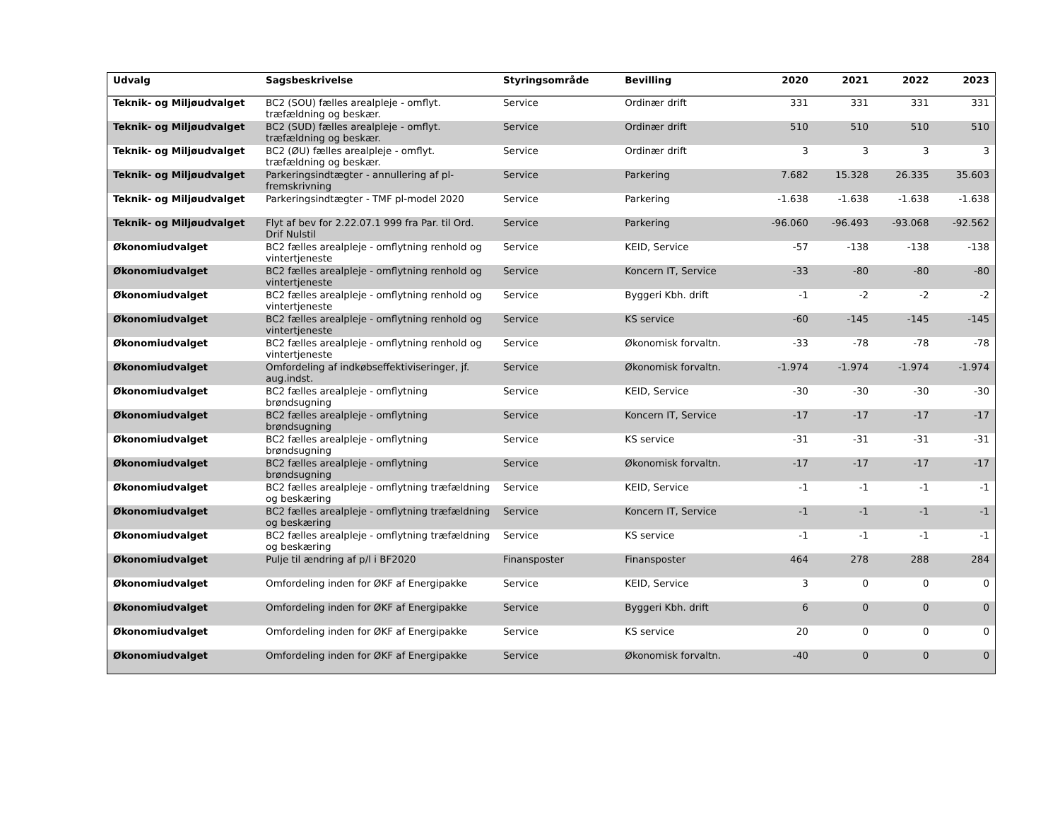| Udvalg | Sagsbeskrivelse | Styringsområde | Bevilling | 2020 | 2021 | 2022 | 2023 |
| --- | --- | --- | --- | --- | --- | --- | --- |
| Teknik- og Miljøudvalget | BC2 (SOU) fælles arealpleje - omflyt. træfældning og beskær. | Service | Ordinær drift | 331 | 331 | 331 | 331 |
| Teknik- og Miljøudvalget | BC2 (SUD) fælles arealpleje - omflyt. træfældning og beskær. | Service | Ordinær drift | 510 | 510 | 510 | 510 |
| Teknik- og Miljøudvalget | BC2 (ØU) fælles arealpleje - omflyt. træfældning og beskær. | Service | Ordinær drift | 3 | 3 | 3 | 3 |
| Teknik- og Miljøudvalget | Parkeringsindtægter - annullering af pl-fremskrivning | Service | Parkering | 7.682 | 15.328 | 26.335 | 35.603 |
| Teknik- og Miljøudvalget | Parkeringsindtægter - TMF pl-model 2020 | Service | Parkering | -1.638 | -1.638 | -1.638 | -1.638 |
| Teknik- og Miljøudvalget | Flyt af bev for 2.22.07.1 999 fra Par. til Ord. Drif Nulstil | Service | Parkering | -96.060 | -96.493 | -93.068 | -92.562 |
| Økonomiudvalget | BC2 fælles arealpleje - omflytning renhold og vintertjeneste | Service | KEID, Service | -57 | -138 | -138 | -138 |
| Økonomiudvalget | BC2 fælles arealpleje - omflytning renhold og vintertjeneste | Service | Koncern IT, Service | -33 | -80 | -80 | -80 |
| Økonomiudvalget | BC2 fælles arealpleje - omflytning renhold og vintertjeneste | Service | Byggeri Kbh. drift | -1 | -2 | -2 | -2 |
| Økonomiudvalget | BC2 fælles arealpleje - omflytning renhold og vintertjeneste | Service | KS service | -60 | -145 | -145 | -145 |
| Økonomiudvalget | BC2 fælles arealpleje - omflytning renhold og vintertjeneste | Service | Økonomisk forvaltn. | -33 | -78 | -78 | -78 |
| Økonomiudvalget | Omfordeling af indkøbseffektiviseringer, jf. aug.indst. | Service | Økonomisk forvaltn. | -1.974 | -1.974 | -1.974 | -1.974 |
| Økonomiudvalget | BC2 fælles arealpleje - omflytning brøndsugning | Service | KEID, Service | -30 | -30 | -30 | -30 |
| Økonomiudvalget | BC2 fælles arealpleje - omflytning brøndsugning | Service | Koncern IT, Service | -17 | -17 | -17 | -17 |
| Økonomiudvalget | BC2 fælles arealpleje - omflytning brøndsugning | Service | KS service | -31 | -31 | -31 | -31 |
| Økonomiudvalget | BC2 fælles arealpleje - omflytning brøndsugning | Service | Økonomisk forvaltn. | -17 | -17 | -17 | -17 |
| Økonomiudvalget | BC2 fælles arealpleje - omflytning træfældning og beskæring | Service | KEID, Service | -1 | -1 | -1 | -1 |
| Økonomiudvalget | BC2 fælles arealpleje - omflytning træfældning og beskæring | Service | Koncern IT, Service | -1 | -1 | -1 | -1 |
| Økonomiudvalget | BC2 fælles arealpleje - omflytning træfældning og beskæring | Service | KS service | -1 | -1 | -1 | -1 |
| Økonomiudvalget | Pulje til ændring af p/l i BF2020 | Finansposter | Finansposter | 464 | 278 | 288 | 284 |
| Økonomiudvalget | Omfordeling inden for ØKF af Energipakke | Service | KEID, Service | 3 | 0 | 0 | 0 |
| Økonomiudvalget | Omfordeling inden for ØKF af Energipakke | Service | Byggeri Kbh. drift | 6 | 0 | 0 | 0 |
| Økonomiudvalget | Omfordeling inden for ØKF af Energipakke | Service | KS service | 20 | 0 | 0 | 0 |
| Økonomiudvalget | Omfordeling inden for ØKF af Energipakke | Service | Økonomisk forvaltn. | -40 | 0 | 0 | 0 |